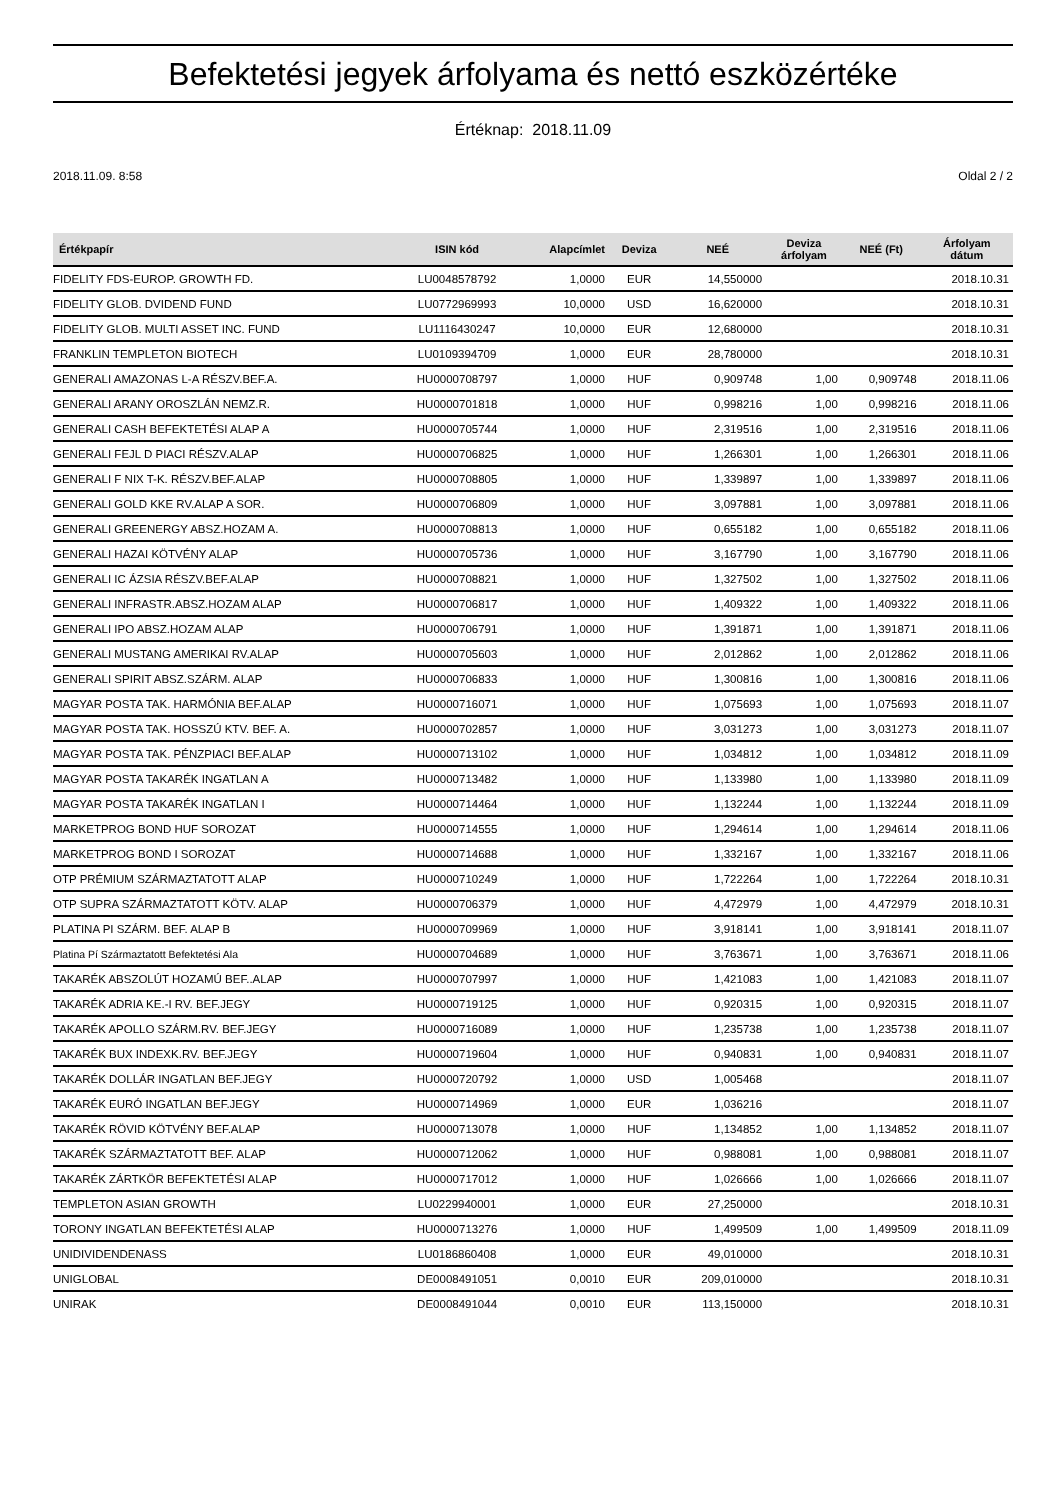Befektetési jegyek árfolyama és nettó eszközértéke
Értéknap: 2018.11.09
2018.11.09. 8:58 Oldal 2 / 2
| Értékpapír | ISIN kód | Alapcímlet | Deviza | NEÉ | Deviza árfolyam | NEÉ (Ft) | Árfolyam dátum |
| --- | --- | --- | --- | --- | --- | --- | --- |
| FIDELITY FDS-EUROP. GROWTH FD. | LU0048578792 | 1,0000 | EUR | 14,550000 | | | 2018.10.31 |
| FIDELITY GLOB. DVIDEND FUND | LU0772969993 | 10,0000 | USD | 16,620000 | | | 2018.10.31 |
| FIDELITY GLOB. MULTI ASSET INC. FUND | LU1116430247 | 10,0000 | EUR | 12,680000 | | | 2018.10.31 |
| FRANKLIN TEMPLETON BIOTECH | LU0109394709 | 1,0000 | EUR | 28,780000 | | | 2018.10.31 |
| GENERALI AMAZONAS L-A RÉSZV.BEF.A. | HU0000708797 | 1,0000 | HUF | 0,909748 | 1,00 | 0,909748 | 2018.11.06 |
| GENERALI ARANY OROSZLÁN NEMZ.R. | HU0000701818 | 1,0000 | HUF | 0,998216 | 1,00 | 0,998216 | 2018.11.06 |
| GENERALI CASH BEFEKTETÉSI ALAP A | HU0000705744 | 1,0000 | HUF | 2,319516 | 1,00 | 2,319516 | 2018.11.06 |
| GENERALI FEJL D PIACI RÉSZV.ALAP | HU0000706825 | 1,0000 | HUF | 1,266301 | 1,00 | 1,266301 | 2018.11.06 |
| GENERALI F NIX T-K. RÉSZV.BEF.ALAP | HU0000708805 | 1,0000 | HUF | 1,339897 | 1,00 | 1,339897 | 2018.11.06 |
| GENERALI GOLD KKE RV.ALAP A SOR. | HU0000706809 | 1,0000 | HUF | 3,097881 | 1,00 | 3,097881 | 2018.11.06 |
| GENERALI GREENERGY ABSZ.HOZAM A. | HU0000708813 | 1,0000 | HUF | 0,655182 | 1,00 | 0,655182 | 2018.11.06 |
| GENERALI HAZAI KÖTVÉNY ALAP | HU0000705736 | 1,0000 | HUF | 3,167790 | 1,00 | 3,167790 | 2018.11.06 |
| GENERALI IC ÁZSIA RÉSZV.BEF.ALAP | HU0000708821 | 1,0000 | HUF | 1,327502 | 1,00 | 1,327502 | 2018.11.06 |
| GENERALI INFRASTR.ABSZ.HOZAM ALAP | HU0000706817 | 1,0000 | HUF | 1,409322 | 1,00 | 1,409322 | 2018.11.06 |
| GENERALI IPO ABSZ.HOZAM ALAP | HU0000706791 | 1,0000 | HUF | 1,391871 | 1,00 | 1,391871 | 2018.11.06 |
| GENERALI MUSTANG AMERIKAI RV.ALAP | HU0000705603 | 1,0000 | HUF | 2,012862 | 1,00 | 2,012862 | 2018.11.06 |
| GENERALI SPIRIT ABSZ.SZÁRM. ALAP | HU0000706833 | 1,0000 | HUF | 1,300816 | 1,00 | 1,300816 | 2018.11.06 |
| MAGYAR POSTA TAK. HARMÓNIA BEF.ALAP | HU0000716071 | 1,0000 | HUF | 1,075693 | 1,00 | 1,075693 | 2018.11.07 |
| MAGYAR POSTA TAK. HOSSZÚ KTV. BEF. A. | HU0000702857 | 1,0000 | HUF | 3,031273 | 1,00 | 3,031273 | 2018.11.07 |
| MAGYAR POSTA TAK. PÉNZPIACI BEF.ALAP | HU0000713102 | 1,0000 | HUF | 1,034812 | 1,00 | 1,034812 | 2018.11.09 |
| MAGYAR POSTA TAKARÉK INGATLAN A | HU0000713482 | 1,0000 | HUF | 1,133980 | 1,00 | 1,133980 | 2018.11.09 |
| MAGYAR POSTA TAKARÉK INGATLAN I | HU0000714464 | 1,0000 | HUF | 1,132244 | 1,00 | 1,132244 | 2018.11.09 |
| MARKETPROG BOND HUF SOROZAT | HU0000714555 | 1,0000 | HUF | 1,294614 | 1,00 | 1,294614 | 2018.11.06 |
| MARKETPROG BOND I SOROZAT | HU0000714688 | 1,0000 | HUF | 1,332167 | 1,00 | 1,332167 | 2018.11.06 |
| OTP PRÉMIUM SZÁRMAZTATOTT ALAP | HU0000710249 | 1,0000 | HUF | 1,722264 | 1,00 | 1,722264 | 2018.10.31 |
| OTP SUPRA SZÁRMAZTATOTT KÖTV. ALAP | HU0000706379 | 1,0000 | HUF | 4,472979 | 1,00 | 4,472979 | 2018.10.31 |
| PLATINA PI SZÁRM. BEF. ALAP B | HU0000709969 | 1,0000 | HUF | 3,918141 | 1,00 | 3,918141 | 2018.11.07 |
| Platina Pí Származtatott Befektetési Ala | HU0000704689 | 1,0000 | HUF | 3,763671 | 1,00 | 3,763671 | 2018.11.06 |
| TAKARÉK ABSZOLÚT HOZAMÚ BEF..ALAP | HU0000707997 | 1,0000 | HUF | 1,421083 | 1,00 | 1,421083 | 2018.11.07 |
| TAKARÉK ADRIA KE.-I RV. BEF.JEGY | HU0000719125 | 1,0000 | HUF | 0,920315 | 1,00 | 0,920315 | 2018.11.07 |
| TAKARÉK APOLLO SZÁRM.RV. BEF.JEGY | HU0000716089 | 1,0000 | HUF | 1,235738 | 1,00 | 1,235738 | 2018.11.07 |
| TAKARÉK BUX INDEXK.RV. BEF.JEGY | HU0000719604 | 1,0000 | HUF | 0,940831 | 1,00 | 0,940831 | 2018.11.07 |
| TAKARÉK DOLLÁR INGATLAN BEF.JEGY | HU0000720792 | 1,0000 | USD | 1,005468 | | | 2018.11.07 |
| TAKARÉK EURÓ INGATLAN BEF.JEGY | HU0000714969 | 1,0000 | EUR | 1,036216 | | | 2018.11.07 |
| TAKARÉK RÖVID KÖTVÉNY BEF.ALAP | HU0000713078 | 1,0000 | HUF | 1,134852 | 1,00 | 1,134852 | 2018.11.07 |
| TAKARÉK SZÁRMAZTATOTT BEF. ALAP | HU0000712062 | 1,0000 | HUF | 0,988081 | 1,00 | 0,988081 | 2018.11.07 |
| TAKARÉK ZÁRTKÖR BEFEKTETÉSI ALAP | HU0000717012 | 1,0000 | HUF | 1,026666 | 1,00 | 1,026666 | 2018.11.07 |
| TEMPLETON ASIAN GROWTH | LU0229940001 | 1,0000 | EUR | 27,250000 | | | 2018.10.31 |
| TORONY INGATLAN BEFEKTETÉSI ALAP | HU0000713276 | 1,0000 | HUF | 1,499509 | 1,00 | 1,499509 | 2018.11.09 |
| UNIDIVIDENDENASS | LU0186860408 | 1,0000 | EUR | 49,010000 | | | 2018.10.31 |
| UNIGLOBAL | DE0008491051 | 0,0010 | EUR | 209,010000 | | | 2018.10.31 |
| UNIRAK | DE0008491044 | 0,0010 | EUR | 113,150000 | | | 2018.10.31 |